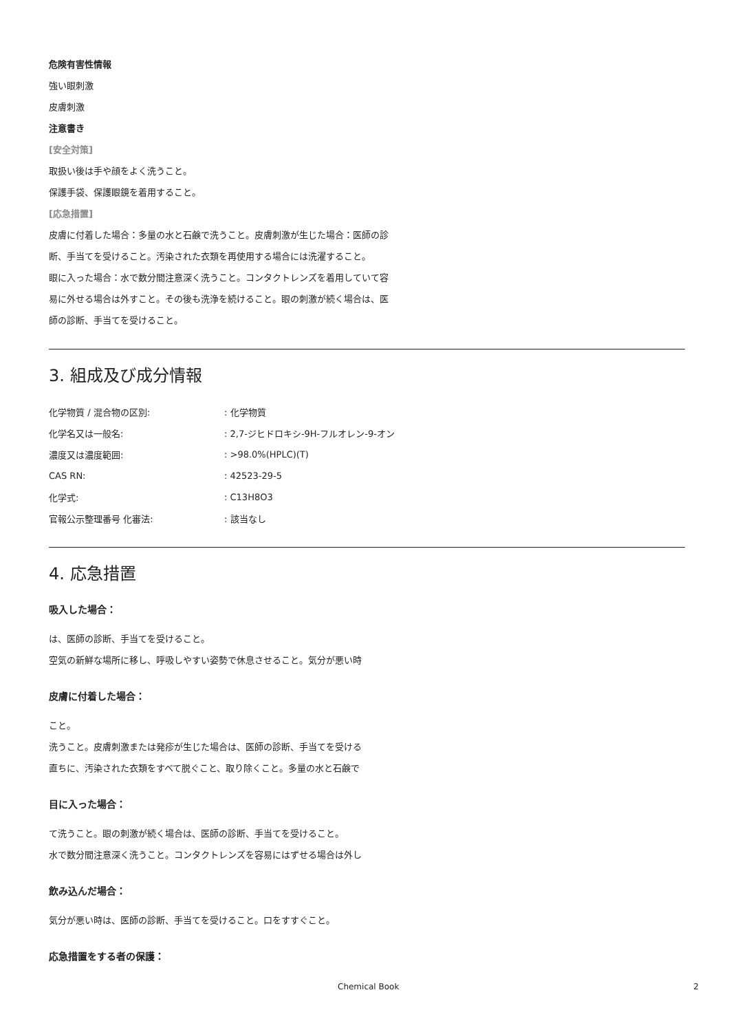危険有害性情報
強い眼刺激
皮膚刺激
注意書き
[安全対策]
取扱い後は手や顔をよく洗うこと。
保護手袋、保護眼鏡を着用すること。
[応急措置]
皮膚に付着した場合：多量の水と石鹸で洗うこと。皮膚刺激が生じた場合：医師の診断、手当てを受けること。汚染された衣類を再使用する場合には洗濯すること。
眼に入った場合：水で数分間注意深く洗うこと。コンタクトレンズを着用していて容易に外せる場合は外すこと。その後も洗浄を続けること。眼の刺激が続く場合は、医師の診断、手当てを受けること。
3. 組成及び成分情報
| 化学物質 / 混合物の区別: | : 化学物質 |
| 化学名又は一般名: | : 2,7-ジヒドロキシ-9H-フルオレン-9-オン |
| 濃度又は濃度範囲: | : >98.0%(HPLC)(T) |
| CAS RN: | : 42523-29-5 |
| 化学式: | : C13H8O3 |
| 官報公示整理番号 化審法: | : 該当なし |
4. 応急措置
吸入した場合：
は、医師の診断、手当てを受けること。
空気の新鮮な場所に移し、呼吸しやすい姿勢で休息させること。気分が悪い時
皮膚に付着した場合：
こと。
洗うこと。皮膚刺激または発疹が生じた場合は、医師の診断、手当てを受ける
直ちに、汚染された衣類をすべて脱ぐこと、取り除くこと。多量の水と石鹸で
目に入った場合：
て洗うこと。眼の刺激が続く場合は、医師の診断、手当てを受けること。
水で数分間注意深く洗うこと。コンタクトレンズを容易にはずせる場合は外し
飲み込んだ場合：
気分が悪い時は、医師の診断、手当てを受けること。口をすすぐこと。
応急措置をする者の保護：
Chemical Book 2